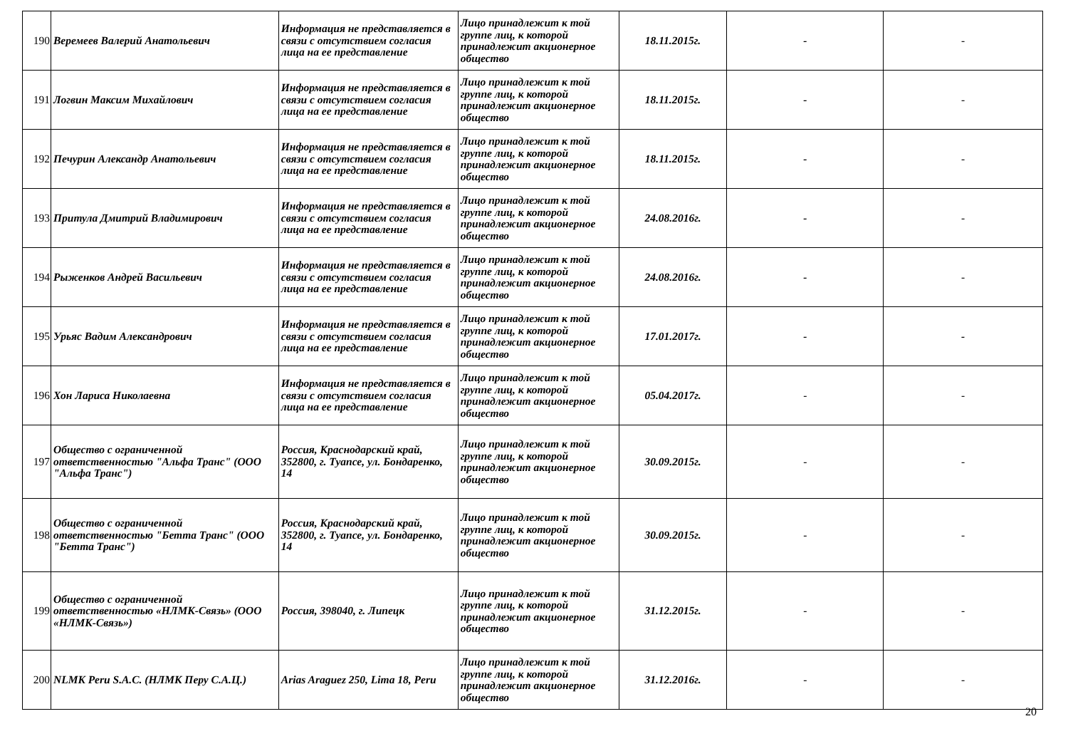| 190 | Веремеев Валерий Анатольевич | Информация не представляется в связи с отсутствием согласия лица на ее представление | Лицо принадлежит к той группе лиц, к которой принадлежит акционерное общество | 18.11.2015г. | - | - |
| 191 | Логвин Максим Михайлович | Информация не представляется в связи с отсутствием согласия лица на ее представление | Лицо принадлежит к той группе лиц, к которой принадлежит акционерное общество | 18.11.2015г. | - | - |
| 192 | Печурин Александр Анатольевич | Информация не представляется в связи с отсутствием согласия лица на ее представление | Лицо принадлежит к той группе лиц, к которой принадлежит акционерное общество | 18.11.2015г. | - | - |
| 193 | Притула Дмитрий Владимирович | Информация не представляется в связи с отсутствием согласия лица на ее представление | Лицо принадлежит к той группе лиц, к которой принадлежит акционерное общество | 24.08.2016г. | - | - |
| 194 | Рыженков Андрей Васильевич | Информация не представляется в связи с отсутствием согласия лица на ее представление | Лицо принадлежит к той группе лиц, к которой принадлежит акционерное общество | 24.08.2016г. | - | - |
| 195 | Урьяс Вадим Александрович | Информация не представляется в связи с отсутствием согласия лица на ее представление | Лицо принадлежит к той группе лиц, к которой принадлежит акционерное общество | 17.01.2017г. | - | - |
| 196 | Хон Лариса Николаевна | Информация не представляется в связи с отсутствием согласия лица на ее представление | Лицо принадлежит к той группе лиц, к которой принадлежит акционерное общество | 05.04.2017г. | - | - |
| 197 | Общество с ограниченной ответственностью "Альфа Транс" (ООО "Альфа Транс") | Россия, Краснодарский край, 352800, г. Туапсе, ул. Бондаренко, 14 | Лицо принадлежит к той группе лиц, к которой принадлежит акционерное общество | 30.09.2015г. | - | - |
| 198 | Общество с ограниченной ответственностью "Бетта Транс" (ООО "Бетта Транс") | Россия, Краснодарский край, 352800, г. Туапсе, ул. Бондаренко, 14 | Лицо принадлежит к той группе лиц, к которой принадлежит акционерное общество | 30.09.2015г. | - | - |
| 199 | Общество с ограниченной ответственностью «НЛМК-Связь» (ООО «НЛМК-Связь») | Россия, 398040, г. Липецк | Лицо принадлежит к той группе лиц, к которой принадлежит акционерное общество | 31.12.2015г. | - | - |
| 200 | NLMK Peru S.A.C. (НЛМК Перу С.А.Ц.) | Arias Araguez 250, Lima 18, Peru | Лицо принадлежит к той группе лиц, к которой принадлежит акционерное общество | 31.12.2016г. | - | - |
20